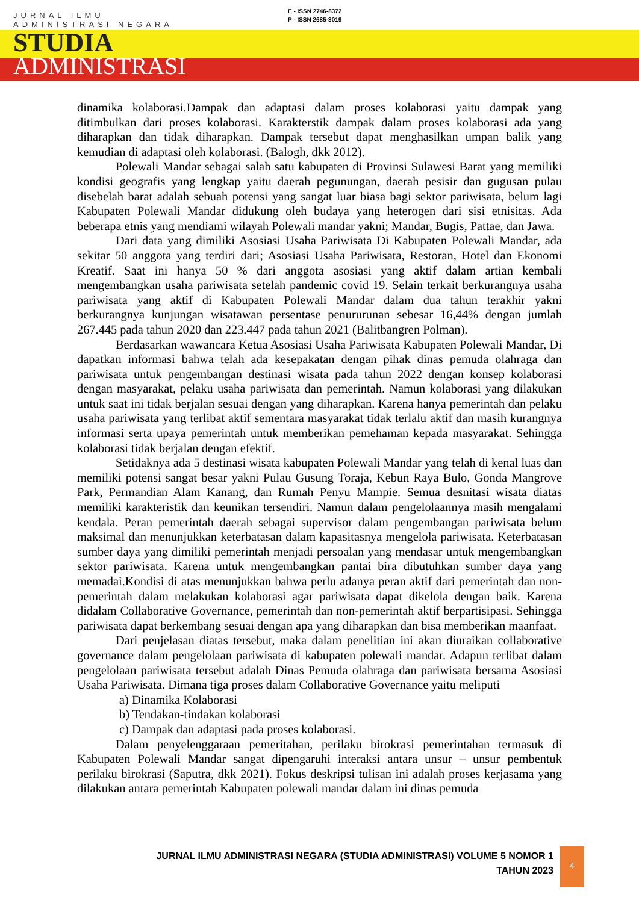E - ISSN 2746-8372
P - ISSN 2685-3019
JURNAL ILMU
ADMINISTRASI NEGARA
STUDIA
ADMINISTRASI
dinamika kolaborasi.Dampak dan adaptasi dalam proses kolaborasi yaitu dampak yang ditimbulkan dari proses kolaborasi. Karakterstik dampak dalam proses kolaborasi ada yang diharapkan dan tidak diharapkan. Dampak tersebut dapat menghasilkan umpan balik yang kemudian di adaptasi oleh kolaborasi. (Balogh, dkk 2012).
Polewali Mandar sebagai salah satu kabupaten di Provinsi Sulawesi Barat yang memiliki kondisi geografis yang lengkap yaitu daerah pegunungan, daerah pesisir dan gugusan pulau disebelah barat adalah sebuah potensi yang sangat luar biasa bagi sektor pariwisata, belum lagi Kabupaten Polewali Mandar didukung oleh budaya yang heterogen dari sisi etnisitas. Ada beberapa etnis yang mendiami wilayah Polewali mandar yakni; Mandar, Bugis, Pattae, dan Jawa.
Dari data yang dimiliki Asosiasi Usaha Pariwisata Di Kabupaten Polewali Mandar, ada sekitar 50 anggota yang terdiri dari; Asosiasi Usaha Pariwisata, Restoran, Hotel dan Ekonomi Kreatif. Saat ini hanya 50 % dari anggota asosiasi yang aktif dalam artian kembali mengembangkan usaha pariwisata setelah pandemic covid 19. Selain terkait berkurangnya usaha pariwisata yang aktif di Kabupaten Polewali Mandar dalam dua tahun terakhir yakni berkurangnya kunjungan wisatawan persentase penururunan sebesar 16,44% dengan jumlah 267.445 pada tahun 2020 dan 223.447 pada tahun 2021 (Balitbangren Polman).
Berdasarkan wawancara Ketua Asosiasi Usaha Pariwisata Kabupaten Polewali Mandar, Di dapatkan informasi bahwa telah ada kesepakatan dengan pihak dinas pemuda olahraga dan pariwisata untuk pengembangan destinasi wisata pada tahun 2022 dengan konsep kolaborasi dengan masyarakat, pelaku usaha pariwisata dan pemerintah. Namun kolaborasi yang dilakukan untuk saat ini tidak berjalan sesuai dengan yang diharapkan. Karena hanya pemerintah dan pelaku usaha pariwisata yang terlibat aktif sementara masyarakat tidak terlalu aktif dan masih kurangnya informasi serta upaya pemerintah untuk memberikan pemehaman kepada masyarakat. Sehingga kolaborasi tidak berjalan dengan efektif.
Setidaknya ada 5 destinasi wisata kabupaten Polewali Mandar yang telah di kenal luas dan memiliki potensi sangat besar yakni Pulau Gusung Toraja, Kebun Raya Bulo, Gonda Mangrove Park, Permandian Alam Kanang, dan Rumah Penyu Mampie. Semua desnitasi wisata diatas memiliki karakteristik dan keunikan tersendiri. Namun dalam pengelolaannya masih mengalami kendala. Peran pemerintah daerah sebagai supervisor dalam pengembangan pariwisata belum maksimal dan menunjukkan keterbatasan dalam kapasitasnya mengelola pariwisata. Keterbatasan sumber daya yang dimiliki pemerintah menjadi persoalan yang mendasar untuk mengembangkan sektor pariwisata. Karena untuk mengembangkan pantai bira dibutuhkan sumber daya yang memadai.Kondisi di atas menunjukkan bahwa perlu adanya peran aktif dari pemerintah dan non-pemerintah dalam melakukan kolaborasi agar pariwisata dapat dikelola dengan baik. Karena didalam Collaborative Governance, pemerintah dan non-pemerintah aktif berpartisipasi. Sehingga pariwisata dapat berkembang sesuai dengan apa yang diharapkan dan bisa memberikan maanfaat.
Dari penjelasan diatas tersebut, maka dalam penelitian ini akan diuraikan collaborative governance dalam pengelolaan pariwisata di kabupaten polewali mandar. Adapun terlibat dalam pengelolaan pariwisata tersebut adalah Dinas Pemuda olahraga dan pariwisata bersama Asosiasi Usaha Pariwisata. Dimana tiga proses dalam Collaborative Governance yaitu meliputi
a) Dinamika Kolaborasi
b) Tendakan-tindakan kolaborasi
c) Dampak dan adaptasi pada proses kolaborasi.
Dalam penyelenggaraan pemeritahan, perilaku birokrasi pemerintahan termasuk di Kabupaten Polewali Mandar sangat dipengaruhi interaksi antara unsur – unsur pembentuk perilaku birokrasi (Saputra, dkk 2021). Fokus deskripsi tulisan ini adalah proses kerjasama yang dilakukan antara pemerintah Kabupaten polewali mandar dalam ini dinas pemuda
JURNAL ILMU ADMINISTRASI NEGARA (STUDIA ADMINISTRASI) VOLUME 5 NOMOR 1
TAHUN 2023
4